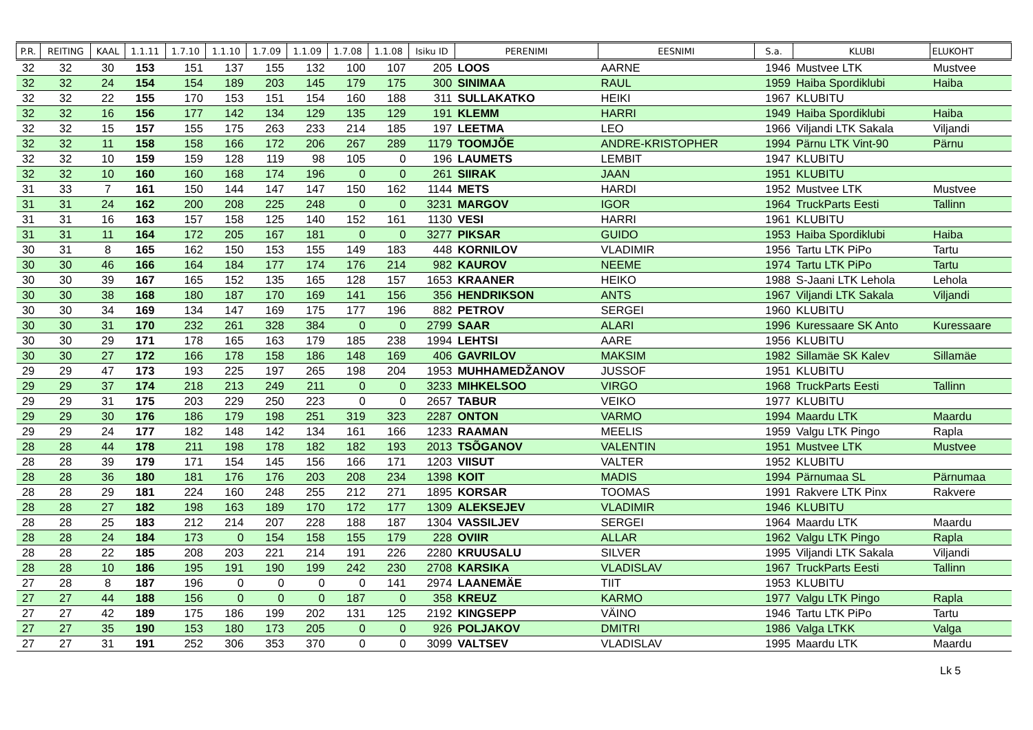| P.R. | REITING | KAAL | 1.1.11 | 1.7.10 | 1.1.10 | 1.7.09 | 1.1.09 | 1.7.08 | 1.1.08 | Isiku ID | PERENIMI | EESNIMI | S.a. | KLUBI | ELUKOHT |
| --- | --- | --- | --- | --- | --- | --- | --- | --- | --- | --- | --- | --- | --- | --- | --- |
| 32 | 32 | 30 | 153 | 151 | 137 | 155 | 132 | 100 | 107 | 205 | LOOS | AARNE | 1946 | Mustvee LTK | Mustvee |
| 32 | 32 | 24 | 154 | 154 | 189 | 203 | 145 | 179 | 175 | 300 | SINIMAA | RAUL | 1959 | Haiba Spordiklubi | Haiba |
| 32 | 32 | 22 | 155 | 170 | 153 | 151 | 154 | 160 | 188 | 311 | SULLAKATKO | HEIKI | 1967 | KLUBITU | |
| 32 | 32 | 16 | 156 | 177 | 142 | 134 | 129 | 135 | 129 | 191 | KLEMM | HARRI | 1949 | Haiba Spordiklubi | Haiba |
| 32 | 32 | 15 | 157 | 155 | 175 | 263 | 233 | 214 | 185 | 197 | LEETMA | LEO | 1966 | Viljandi LTK Sakala | Viljandi |
| 32 | 32 | 11 | 158 | 158 | 166 | 172 | 206 | 267 | 289 | 1179 | TOOMJÕE | ANDRE-KRISTOPHER | 1994 | Pärnu LTK Vint-90 | Pärnu |
| 32 | 32 | 10 | 159 | 159 | 128 | 119 | 98 | 105 | 0 | 196 | LAUMETS | LEMBIT | 1947 | KLUBITU | |
| 32 | 32 | 10 | 160 | 160 | 168 | 174 | 196 | 0 | 0 | 261 | SIIRAK | JAAN | 1951 | KLUBITU | |
| 31 | 33 | 7 | 161 | 150 | 144 | 147 | 147 | 150 | 162 | 1144 | METS | HARDI | 1952 | Mustvee LTK | Mustvee |
| 31 | 31 | 24 | 162 | 200 | 208 | 225 | 248 | 0 | 0 | 3231 | MARGOV | IGOR | 1964 | TruckParts Eesti | Tallinn |
| 31 | 31 | 16 | 163 | 157 | 158 | 125 | 140 | 152 | 161 | 1130 | VESI | HARRI | 1961 | KLUBITU | |
| 31 | 31 | 11 | 164 | 172 | 205 | 167 | 181 | 0 | 0 | 3277 | PIKSAR | GUIDO | 1953 | Haiba Spordiklubi | Haiba |
| 30 | 31 | 8 | 165 | 162 | 150 | 153 | 155 | 149 | 183 | 448 | KORNILOV | VLADIMIR | 1956 | Tartu LTK PiPo | Tartu |
| 30 | 30 | 46 | 166 | 164 | 184 | 177 | 174 | 176 | 214 | 982 | KAUROV | NEEME | 1974 | Tartu LTK PiPo | Tartu |
| 30 | 30 | 39 | 167 | 165 | 152 | 135 | 165 | 128 | 157 | 1653 | KRAANER | HEIKO | 1988 | S-Jaani LTK Lehola | Lehola |
| 30 | 30 | 38 | 168 | 180 | 187 | 170 | 169 | 141 | 156 | 356 | HENDRIKSON | ANTS | 1967 | Viljandi LTK Sakala | Viljandi |
| 30 | 30 | 34 | 169 | 134 | 147 | 169 | 175 | 177 | 196 | 882 | PETROV | SERGEI | 1960 | KLUBITU | |
| 30 | 30 | 31 | 170 | 232 | 261 | 328 | 384 | 0 | 0 | 2799 | SAAR | ALARI | 1996 | Kuressaare SK Anto | Kuressaare |
| 30 | 30 | 29 | 171 | 178 | 165 | 163 | 179 | 185 | 238 | 1994 | LEHTSI | AARE | 1956 | KLUBITU | |
| 30 | 30 | 27 | 172 | 166 | 178 | 158 | 186 | 148 | 169 | 406 | GAVRILOV | MAKSIM | 1982 | Sillamäe SK Kalev | Sillamäe |
| 29 | 29 | 47 | 173 | 193 | 225 | 197 | 265 | 198 | 204 | 1953 | MUHHAMEDŽANOV | JUSSOF | 1951 | KLUBITU | |
| 29 | 29 | 37 | 174 | 218 | 213 | 249 | 211 | 0 | 0 | 3233 | MIHKELSOO | VIRGO | 1968 | TruckParts Eesti | Tallinn |
| 29 | 29 | 31 | 175 | 203 | 229 | 250 | 223 | 0 | 0 | 2657 | TABUR | VEIKO | 1977 | KLUBITU | |
| 29 | 29 | 30 | 176 | 186 | 179 | 198 | 251 | 319 | 323 | 2287 | ONTON | VARMO | 1994 | Maardu LTK | Maardu |
| 29 | 29 | 24 | 177 | 182 | 148 | 142 | 134 | 161 | 166 | 1233 | RAAMAN | MEELIS | 1959 | Valgu LTK Pingo | Rapla |
| 28 | 28 | 44 | 178 | 211 | 198 | 178 | 182 | 182 | 193 | 2013 | TSÕGANOV | VALENTIN | 1951 | Mustvee LTK | Mustvee |
| 28 | 28 | 39 | 179 | 171 | 154 | 145 | 156 | 166 | 171 | 1203 | VIISUT | VALTER | 1952 | KLUBITU | |
| 28 | 28 | 36 | 180 | 181 | 176 | 176 | 203 | 208 | 234 | 1398 | KOIT | MADIS | 1994 | Pärnumaa SL | Pärnumaa |
| 28 | 28 | 29 | 181 | 224 | 160 | 248 | 255 | 212 | 271 | 1895 | KORSAR | TOOMAS | 1991 | Rakvere LTK Pinx | Rakvere |
| 28 | 28 | 27 | 182 | 198 | 163 | 189 | 170 | 172 | 177 | 1309 | ALEKSEJEV | VLADIMIR | 1946 | KLUBITU | |
| 28 | 28 | 25 | 183 | 212 | 214 | 207 | 228 | 188 | 187 | 1304 | VASSILJEV | SERGEI | 1964 | Maardu LTK | Maardu |
| 28 | 28 | 24 | 184 | 173 | 0 | 154 | 158 | 155 | 179 | 228 | OVIIR | ALLAR | 1962 | Valgu LTK Pingo | Rapla |
| 28 | 28 | 22 | 185 | 208 | 203 | 221 | 214 | 191 | 226 | 2280 | KRUUSALU | SILVER | 1995 | Viljandi LTK Sakala | Viljandi |
| 28 | 28 | 10 | 186 | 195 | 191 | 190 | 199 | 242 | 230 | 2708 | KARSIKA | VLADISLAV | 1967 | TruckParts Eesti | Tallinn |
| 27 | 28 | 8 | 187 | 196 | 0 | 0 | 0 | 0 | 141 | 2974 | LAANEMÄE | TIIT | 1953 | KLUBITU | |
| 27 | 27 | 44 | 188 | 156 | 0 | 0 | 0 | 187 | 0 | 358 | KREUZ | KARMO | 1977 | Valgu LTK Pingo | Rapla |
| 27 | 27 | 42 | 189 | 175 | 186 | 199 | 202 | 131 | 125 | 2192 | KINGSEPP | VÄINO | 1946 | Tartu LTK PiPo | Tartu |
| 27 | 27 | 35 | 190 | 153 | 180 | 173 | 205 | 0 | 0 | 926 | POLJAKOV | DMITRI | 1986 | Valga LTKK | Valga |
| 27 | 27 | 31 | 191 | 252 | 306 | 353 | 370 | 0 | 0 | 3099 | VALTSEV | VLADISLAV | 1995 | Maardu LTK | Maardu |
Lk 5